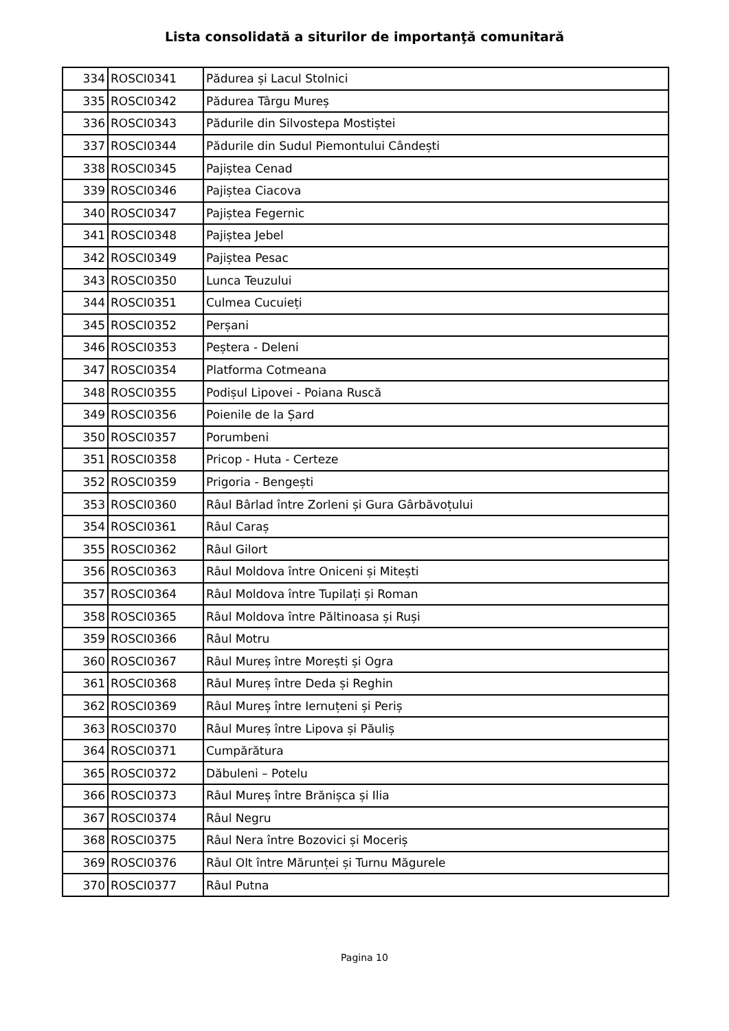Lista consolidată a siturilor de importanţă comunitară
| 334 | ROSCI0341 | Pădurea și Lacul Stolnici |
| 335 | ROSCI0342 | Pădurea Târgu Mureș |
| 336 | ROSCI0343 | Pădurile din Silvostepa Mostiștei |
| 337 | ROSCI0344 | Pădurile din Sudul Piemontului Cândești |
| 338 | ROSCI0345 | Pajiștea Cenad |
| 339 | ROSCI0346 | Pajiștea Ciacova |
| 340 | ROSCI0347 | Pajiștea Fegernic |
| 341 | ROSCI0348 | Pajiștea Jebel |
| 342 | ROSCI0349 | Pajiștea Pesac |
| 343 | ROSCI0350 | Lunca Teuzului |
| 344 | ROSCI0351 | Culmea Cucuieți |
| 345 | ROSCI0352 | Perșani |
| 346 | ROSCI0353 | Peștera - Deleni |
| 347 | ROSCI0354 | Platforma Cotmeana |
| 348 | ROSCI0355 | Podișul Lipovei - Poiana Ruscă |
| 349 | ROSCI0356 | Poienile de la Șard |
| 350 | ROSCI0357 | Porumbeni |
| 351 | ROSCI0358 | Pricop - Huta - Certeze |
| 352 | ROSCI0359 | Prigoria - Bengești |
| 353 | ROSCI0360 | Râul Bârlad între Zorleni și Gura Gârbăvoțului |
| 354 | ROSCI0361 | Râul Caraș |
| 355 | ROSCI0362 | Râul Gilort |
| 356 | ROSCI0363 | Râul Moldova între Oniceni și Mitești |
| 357 | ROSCI0364 | Râul Moldova între Tupilați și Roman |
| 358 | ROSCI0365 | Râul Moldova între Păltinoasa și Ruși |
| 359 | ROSCI0366 | Râul Motru |
| 360 | ROSCI0367 | Râul Mureș între Morești și Ogra |
| 361 | ROSCI0368 | Râul Mureș între Deda și Reghin |
| 362 | ROSCI0369 | Râul Mureș între Iernuțeni și Periș |
| 363 | ROSCI0370 | Râul Mureș între Lipova și Păuliș |
| 364 | ROSCI0371 | Cumpărătura |
| 365 | ROSCI0372 | Dăbuleni – Potelu |
| 366 | ROSCI0373 | Râul Mureș între Brănișca și Ilia |
| 367 | ROSCI0374 | Râul Negru |
| 368 | ROSCI0375 | Râul Nera între Bozovici și Moceriș |
| 369 | ROSCI0376 | Râul Olt între Mărunței și Turnu Măgurele |
| 370 | ROSCI0377 | Râul Putna |
Pagina 10